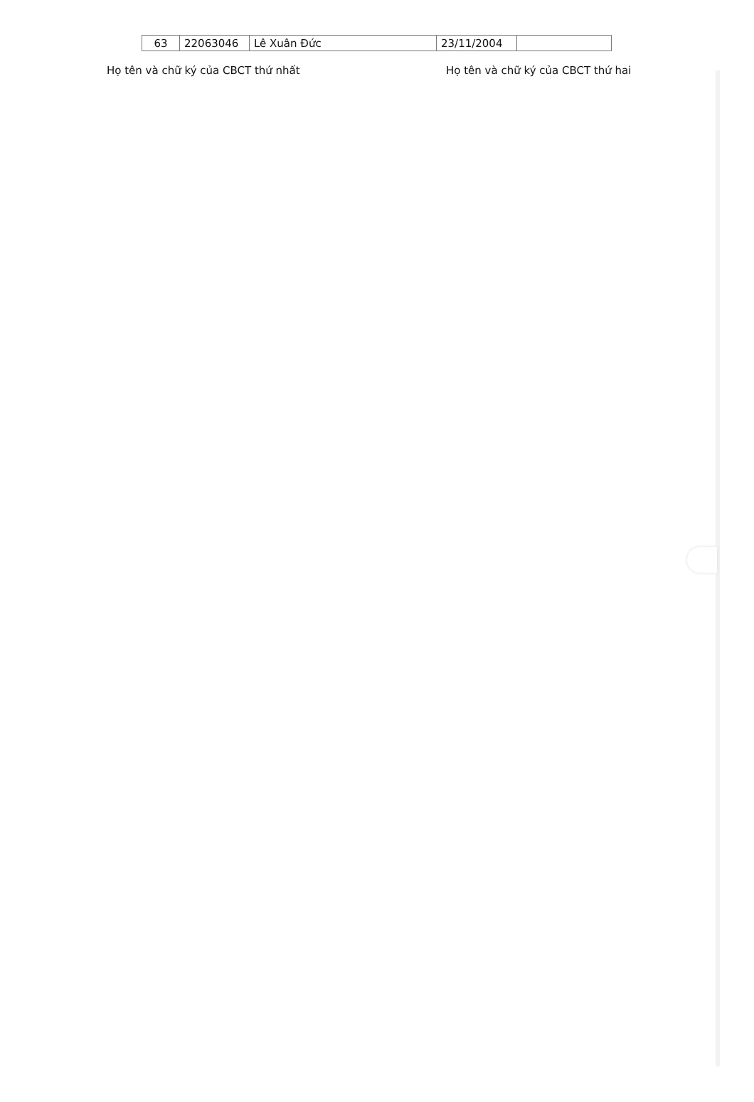| 63 | 22063046 | Lê Xuân Đức | 23/11/2004 | |
Họ tên và chữ ký của CBCT thứ nhất Họ tên và chữ ký của CBCT thứ hai